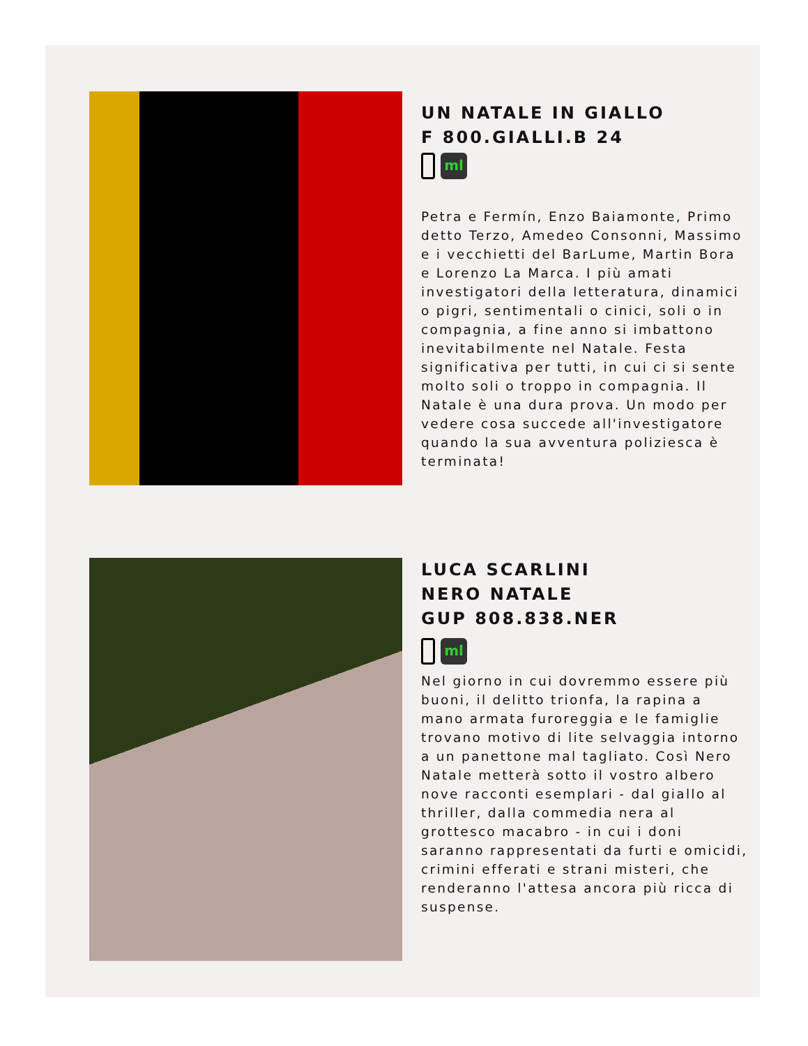UN NATALE IN GIALLO
F 800.GIALLI.B 24
ml
Petra e Fermín, Enzo Baiamonte, Primo detto Terzo, Amedeo Consonni, Massimo e i vecchietti del BarLume, Martin Bora e Lorenzo La Marca. I più amati investigatori della letteratura, dinamici o pigri, sentimentali o cinici, soli o in compagnia, a fine anno si imbattono inevitabilmente nel Natale. Festa significativa per tutti, in cui ci si sente molto soli o troppo in compagnia. Il Natale è una dura prova. Un modo per vedere cosa succede all'investigatore quando la sua avventura poliziesca è terminata!
LUCA SCARLINI
NERO NATALE
GUP 808.838.NER
ml
Nel giorno in cui dovremmo essere più buoni, il delitto trionfa, la rapina a mano armata furoreggia e le famiglie trovano motivo di lite selvaggia intorno a un panettone mal tagliato. Così Nero Natale metterà sotto il vostro albero nove racconti esemplari - dal giallo al thriller, dalla commedia nera al grottesco macabro - in cui i doni saranno rappresentati da furti e omicidi, crimini efferati e strani misteri, che renderanno l'attesa ancora più ricca di suspense.